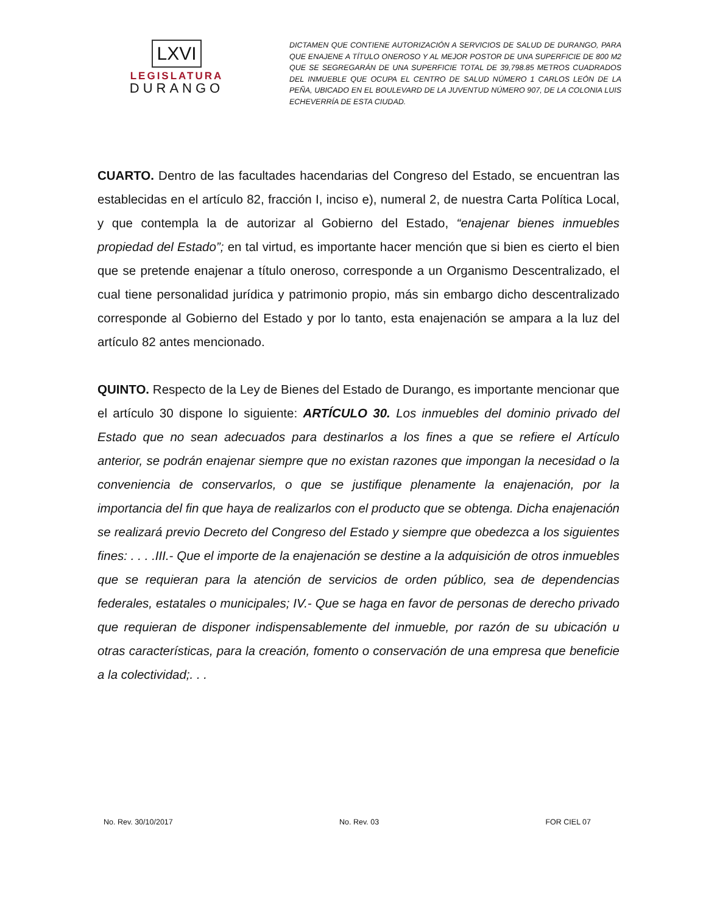LXVI
LEGISLATURA
DURANGO
DICTAMEN QUE CONTIENE AUTORIZACIÓN A SERVICIOS DE SALUD DE DURANGO, PARA QUE ENAJENE A TÍTULO ONEROSO Y AL MEJOR POSTOR DE UNA SUPERFICIE DE 800 M2 QUE SE SEGREGARÁN DE UNA SUPERFICIE TOTAL DE 39,798.85 METROS CUADRADOS DEL INMUEBLE QUE OCUPA EL CENTRO DE SALUD NÚMERO 1 CARLOS LEÓN DE LA PEÑA, UBICADO EN EL BOULEVARD DE LA JUVENTUD NÚMERO 907, DE LA COLONIA LUIS ECHEVERRÍA DE ESTA CIUDAD.
CUARTO. Dentro de las facultades hacendarias del Congreso del Estado, se encuentran las establecidas en el artículo 82, fracción I, inciso e), numeral 2, de nuestra Carta Política Local, y que contempla la de autorizar al Gobierno del Estado, “enajenar bienes inmuebles propiedad del Estado”; en tal virtud, es importante hacer mención que si bien es cierto el bien que se pretende enajenar a título oneroso, corresponde a un Organismo Descentralizado, el cual tiene personalidad jurídica y patrimonio propio, más sin embargo dicho descentralizado corresponde al Gobierno del Estado y por lo tanto, esta enajenación se ampara a la luz del artículo 82 antes mencionado.
QUINTO. Respecto de la Ley de Bienes del Estado de Durango, es importante mencionar que el artículo 30 dispone lo siguiente: ARTÍCULO 30. Los inmuebles del dominio privado del Estado que no sean adecuados para destinarlos a los fines a que se refiere el Artículo anterior, se podrán enajenar siempre que no existan razones que impongan la necesidad o la conveniencia de conservarlos, o que se justifique plenamente la enajenación, por la importancia del fin que haya de realizarlos con el producto que se obtenga. Dicha enajenación se realizará previo Decreto del Congreso del Estado y siempre que obedezca a los siguientes fines: . . . .III.- Que el importe de la enajenación se destine a la adquisición de otros inmuebles que se requieran para la atención de servicios de orden público, sea de dependencias federales, estatales o municipales; IV.- Que se haga en favor de personas de derecho privado que requieran de disponer indispensablemente del inmueble, por razón de su ubicación u otras características, para la creación, fomento o conservación de una empresa que beneficie a la colectividad;. . .
No. Rev. 30/10/2017 No. Rev. 03 FOR CIEL 07